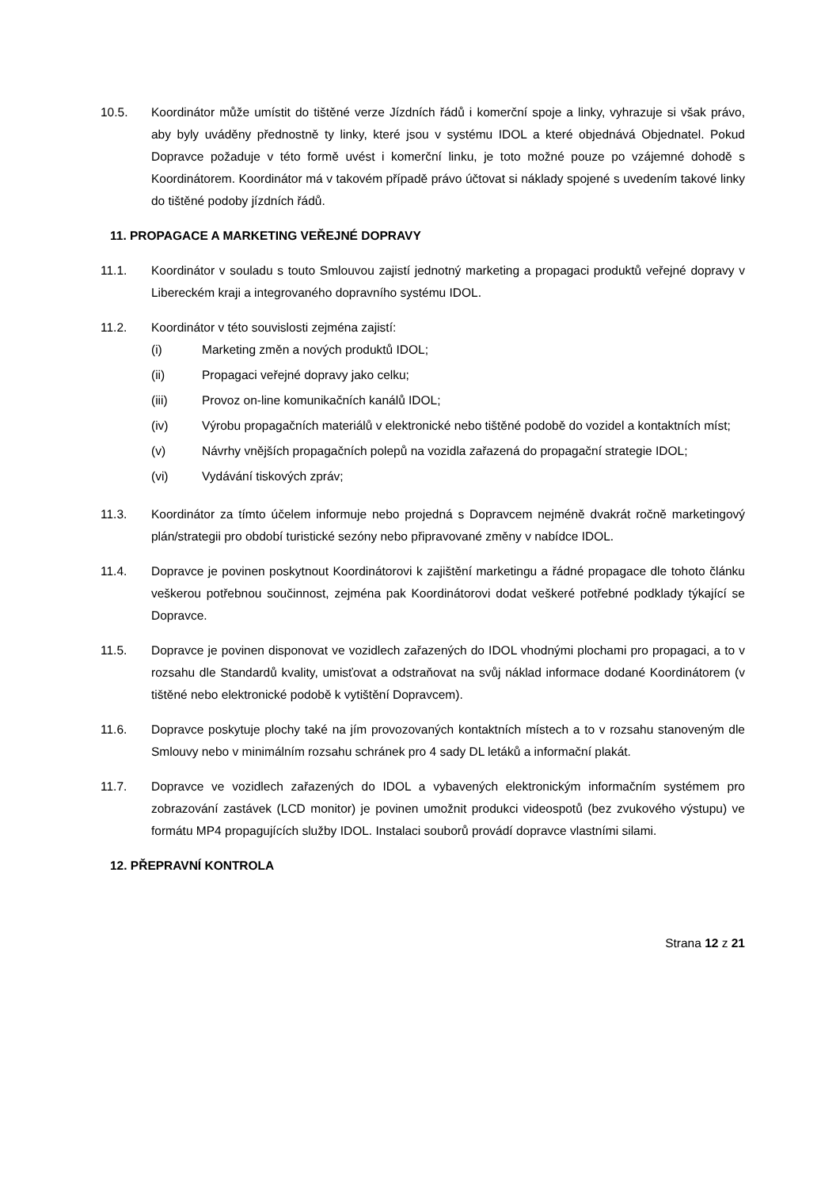10.5. Koordinátor může umístit do tištěné verze Jízdních řádů i komerční spoje a linky, vyhrazuje si však právo, aby byly uváděny přednostně ty linky, které jsou v systému IDOL a které objednává Objednatel. Pokud Dopravce požaduje v této formě uvést i komerční linku, je toto možné pouze po vzájemné dohodě s Koordinátorem. Koordinátor má v takovém případě právo účtovat si náklady spojené s uvedením takové linky do tištěné podoby jízdních řádů.
11. PROPAGACE A MARKETING VEŘEJNÉ DOPRAVY
11.1. Koordinátor v souladu s touto Smlouvou zajistí jednotný marketing a propagaci produktů veřejné dopravy v Libereckém kraji a integrovaného dopravního systému IDOL.
11.2. Koordinátor v této souvislosti zejména zajistí:
(i) Marketing změn a nových produktů IDOL;
(ii) Propagaci veřejné dopravy jako celku;
(iii) Provoz on-line komunikačních kanálů IDOL;
(iv) Výrobu propagačních materiálů v elektronické nebo tištěné podobě do vozidel a kontaktních míst;
(v) Návrhy vnějších propagačních polepů na vozidla zařazená do propagační strategie IDOL;
(vi) Vydávání tiskových zpráv;
11.3. Koordinátor za tímto účelem informuje nebo projedná s Dopravcem nejméně dvakrát ročně marketingový plán/strategii pro období turistické sezóny nebo připravované změny v nabídce IDOL.
11.4. Dopravce je povinen poskytnout Koordinátorovi k zajištění marketingu a řádné propagace dle tohoto článku veškerou potřebnou součinnost, zejména pak Koordinátorovi dodat veškeré potřebné podklady týkající se Dopravce.
11.5. Dopravce je povinen disponovat ve vozidlech zařazených do IDOL vhodnými plochami pro propagaci, a to v rozsahu dle Standardů kvality, umisťovat a odstraňovat na svůj náklad informace dodané Koordinátorem (v tištěné nebo elektronické podobě k vytištění Dopravcem).
11.6. Dopravce poskytuje plochy také na jím provozovaných kontaktních místech a to v rozsahu stanoveným dle Smlouvy nebo v minimálním rozsahu schránek pro 4 sady DL letáků a informační plakát.
11.7. Dopravce ve vozidlech zařazených do IDOL a vybavených elektronickým informačním systémem pro zobrazování zastávek (LCD monitor) je povinen umožnit produkci videospotů (bez zvukového výstupu) ve formátu MP4 propagujících služby IDOL. Instalaci souborů provádí dopravce vlastními silami.
12. PŘEPRAVNÍ KONTROLA
Strana 12 z 21